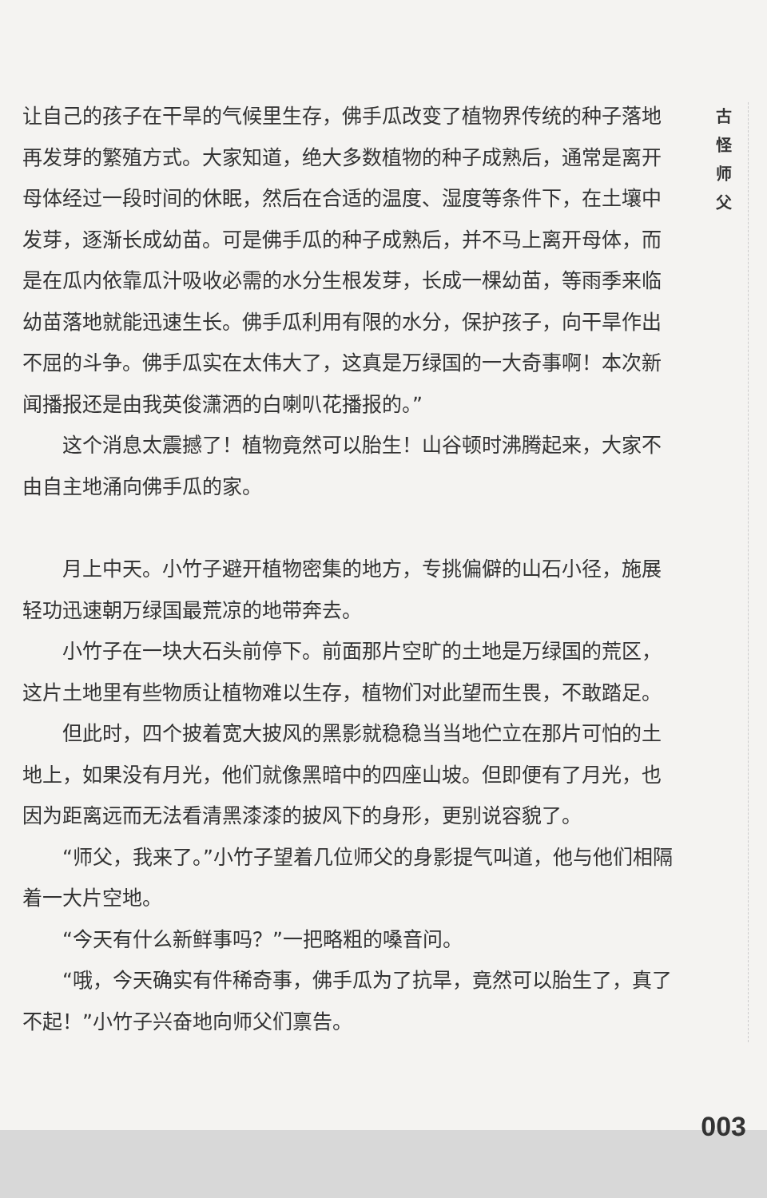让自己的孩子在干旱的气候里生存，佛手瓜改变了植物界传统的种子落地再发芽的繁殖方式。大家知道，绝大多数植物的种子成熟后，通常是离开母体经过一段时间的休眠，然后在合适的温度、湿度等条件下，在土壤中发芽，逐渐长成幼苗。可是佛手瓜的种子成熟后，并不马上离开母体，而是在瓜内依靠瓜汁吸收必需的水分生根发芽，长成一棵幼苗，等雨季来临幼苗落地就能迅速生长。佛手瓜利用有限的水分，保护孩子，向干旱作出不屈的斗争。佛手瓜实在太伟大了，这真是万绿国的一大奇事啊！本次新闻播报还是由我英俊潇洒的白喇叭花播报的。”
这个消息太震撼了！植物竟然可以胎生！山谷顿时沸腾起来，大家不由自主地涌向佛手瓜的家。
月上中天。小竹子避开植物密集的地方，专挑偏僻的山石小径，施展轻功迅速朝万绿国最荒凉的地带奔去。
小竹子在一块大石头前停下。前面那片空旷的土地是万绿国的荒区，这片土地里有些物质让植物难以生存，植物们对此望而生畏，不敢踏足。
但此时，四个披着宽大披风的黑影就稳稳当当地伫立在那片可怕的土地上，如果没有月光，他们就像黑暗中的四座山坡。但即便有了月光，也因为距离远而无法看清黑漆漆的披风下的身形，更别说容貌了。
“师父，我来了。”小竹子望着几位师父的身影提气叫道，他与他们相隔着一大片空地。
“今天有什么新鲜事吗？”一把略粗的嗓音问。
“哦，今天确实有件稀奇事，佛手瓜为了抗旱，竟然可以胎生了，真了不起！”小竹子兴奋地向师父们禀告。
古
怪
师
父
003